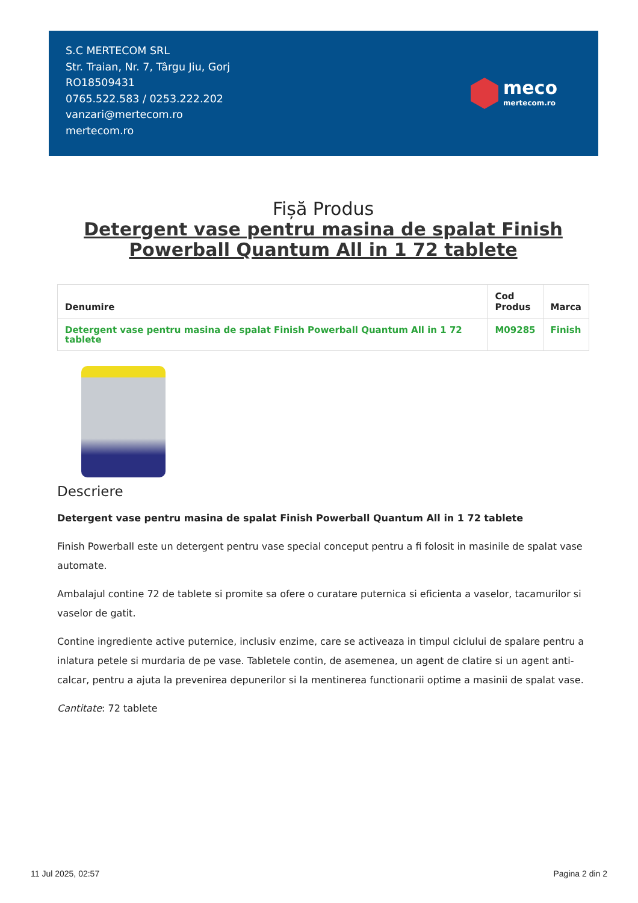S.C MERTECOM SRL
Str. Traian, Nr. 7, Târgu Jiu, Gorj
RO18509431
0765.522.583 / 0253.222.202
vanzari@mertecom.ro
mertecom.ro
meco
mertecom.ro
Fișă Produs
Detergent vase pentru masina de spalat Finish Powerball Quantum All in 1 72 tablete
| Denumire | Cod Produs | Marca |
| --- | --- | --- |
| Detergent vase pentru masina de spalat Finish Powerball Quantum All in 1 72 tablete | M09285 | Finish |
Descriere
Detergent vase pentru masina de spalat Finish Powerball Quantum All in 1 72 tablete
Finish Powerball este un detergent pentru vase special conceput pentru a fi folosit in masinile de spalat vase automate.
Ambalajul contine 72 de tablete si promite sa ofere o curatare puternica si eficienta a vaselor, tacamurilor si vaselor de gatit.
Contine ingrediente active puternice, inclusiv enzime, care se activeaza in timpul ciclului de spalare pentru a inlatura petele si murdaria de pe vase. Tabletele contin, de asemenea, un agent de clatire si un agent anti-calcar, pentru a ajuta la prevenirea depunerilor si la mentinerea functionarii optime a masinii de spalat vase.
Cantitate: 72 tablete
11 Jul 2025, 02:57 Pagina 2 din 2